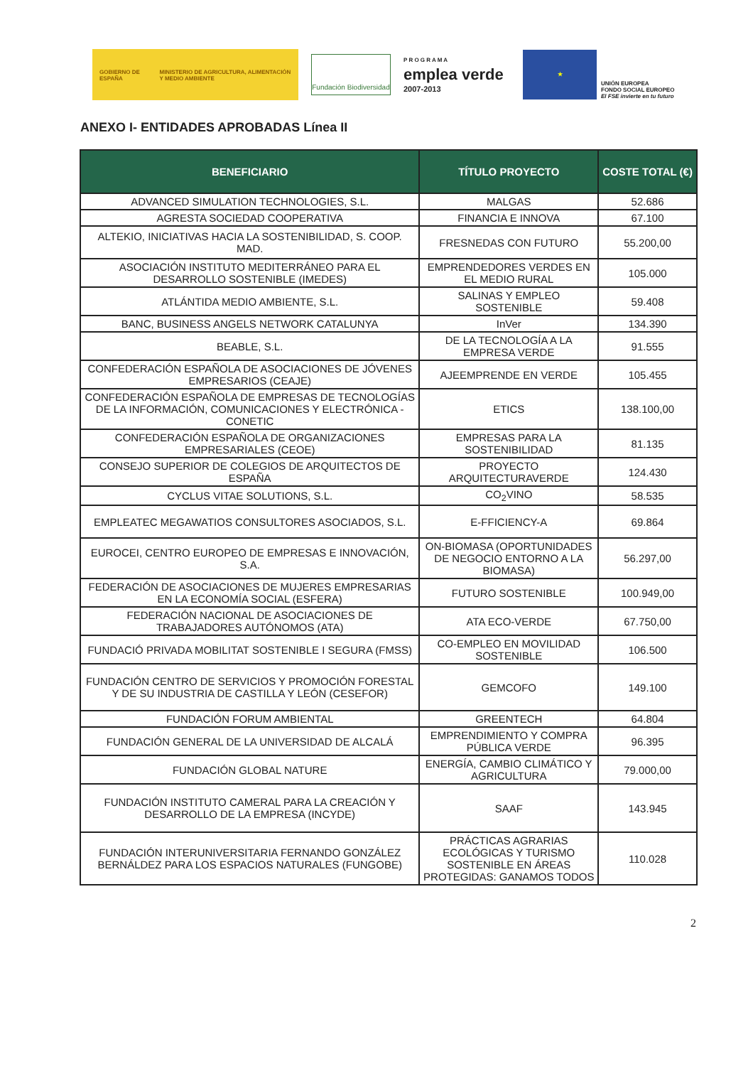GOBIERNO DE ESPAÑA MINISTERIO DE AGRICULTURA, ALIMENTACIÓN Y MEDIO AMBIENTE
Fundación Biodiversidad
P R O G R A M A
emplea verde
2007-2013
★
UNIÓN EUROPEA
FONDO SOCIAL EUROPEO
El FSE invierte en tu futuro
ANEXO I- ENTIDADES APROBADAS Línea II
| BENEFICIARIO | TÍTULO PROYECTO | COSTE TOTAL (€) |
| --- | --- | --- |
| ADVANCED SIMULATION TECHNOLOGIES, S.L. | MALGAS | 52.686 |
| AGRESTA SOCIEDAD COOPERATIVA | FINANCIA E INNOVA | 67.100 |
| ALTEKIO, INICIATIVAS HACIA LA SOSTENIBILIDAD, S. COOP. MAD. | FRESNEDAS CON FUTURO | 55.200,00 |
| ASOCIACIÓN INSTITUTO MEDITERRÁNEO PARA EL DESARROLLO SOSTENIBLE (IMEDES) | EMPRENDEDORES VERDES EN EL MEDIO RURAL | 105.000 |
| ATLÁNTIDA MEDIO AMBIENTE, S.L. | SALINAS Y EMPLEO SOSTENIBLE | 59.408 |
| BANC, BUSINESS ANGELS NETWORK CATALUNYA | InVer | 134.390 |
| BEABLE, S.L. | DE LA TECNOLOGÍA A LA EMPRESA VERDE | 91.555 |
| CONFEDERACIÓN ESPAÑOLA DE ASOCIACIONES DE JÓVENES EMPRESARIOS (CEAJE) | AJEEMPRENDE EN VERDE | 105.455 |
| CONFEDERACIÓN ESPAÑOLA DE EMPRESAS DE TECNOLOGÍAS DE LA INFORMACIÓN, COMUNICACIONES Y ELECTRÓNICA - CONETIC | ETICS | 138.100,00 |
| CONFEDERACIÓN ESPAÑOLA DE ORGANIZACIONES EMPRESARIALES (CEOE) | EMPRESAS PARA LA SOSTENIBILIDAD | 81.135 |
| CONSEJO SUPERIOR DE COLEGIOS DE ARQUITECTOS DE ESPAÑA | PROYECTO ARQUITECTURAVERDE | 124.430 |
| CYCLUS VITAE SOLUTIONS, S.L. | CO<sub>2</sub>VINO | 58.535 |
| EMPLEATEC MEGAWATIOS CONSULTORES ASOCIADOS, S.L. | E-FFICIENCY-A | 69.864 |
| EUROCEI, CENTRO EUROPEO DE EMPRESAS E INNOVACIÓN, S.A. | ON-BIOMASA (OPORTUNIDADES DE NEGOCIO ENTORNO A LA BIOMASA) | 56.297,00 |
| FEDERACIÓN DE ASOCIACIONES DE MUJERES EMPRESARIAS EN LA ECONOMÍA SOCIAL (ESFERA) | FUTURO SOSTENIBLE | 100.949,00 |
| FEDERACIÓN NACIONAL DE ASOCIACIONES DE TRABAJADORES AUTÓNOMOS (ATA) | ATA ECO-VERDE | 67.750,00 |
| FUNDACIÓ PRIVADA MOBILITAT SOSTENIBLE I SEGURA (FMSS) | CO-EMPLEO EN MOVILIDAD SOSTENIBLE | 106.500 |
| FUNDACIÓN CENTRO DE SERVICIOS Y PROMOCIÓN FORESTAL Y DE SU INDUSTRIA DE CASTILLA Y LEÓN (CESEFOR) | GEMCOFO | 149.100 |
| FUNDACIÓN FORUM AMBIENTAL | GREENTECH | 64.804 |
| FUNDACIÓN GENERAL DE LA UNIVERSIDAD DE ALCALÁ | EMPRENDIMIENTO Y COMPRA PÚBLICA VERDE | 96.395 |
| FUNDACIÓN GLOBAL NATURE | ENERGÍA, CAMBIO CLIMÁTICO Y AGRICULTURA | 79.000,00 |
| FUNDACIÓN INSTITUTO CAMERAL PARA LA CREACIÓN Y DESARROLLO DE LA EMPRESA (INCYDE) | SAAF | 143.945 |
| FUNDACIÓN INTERUNIVERSITARIA FERNANDO GONZÁLEZ BERNÁLDEZ PARA LOS ESPACIOS NATURALES (FUNGOBE) | PRÁCTICAS AGRARIAS ECOLÓGICAS Y TURISMO SOSTENIBLE EN ÁREAS PROTEGIDAS: GANAMOS TODOS | 110.028 |
2